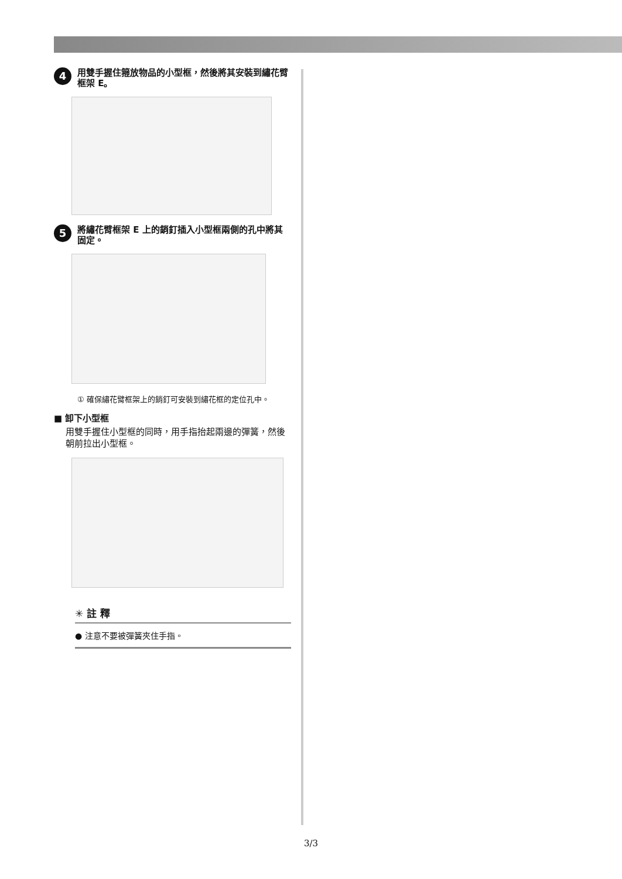4
用雙手握住箍放物品的小型框，然後將其安裝到繡花臂框架 E。
5
將繡花臂框架 E 上的銷釘插入小型框兩側的孔中將其固定。
① 確保繡花臂框架上的銷釘可安裝到繡花框的定位孔中。
■ 卸下小型框
用雙手握住小型框的同時，用手指抬起兩邊的彈簧，然後朝前拉出小型框。
✳ 註 釋
● 注意不要被彈簧夾住手指。
3/3